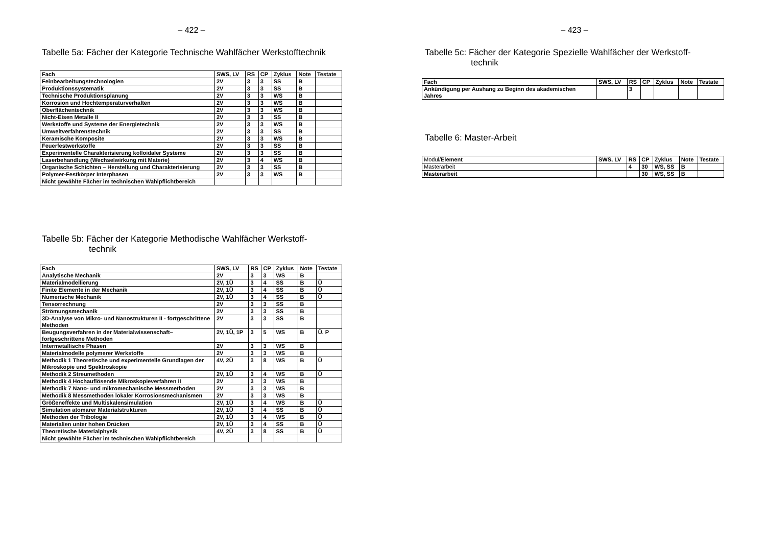– 422 –
Tabelle 5a: Fächer der Kategorie Technische Wahlfächer Werkstofftechnik
| Fach | SWS, LV | RS | CP | Zyklus | Note | Testate |
| --- | --- | --- | --- | --- | --- | --- |
| Feinbearbeitungstechnologien | 2V | 3 | 3 | SS | B | |
| Produktionssystematik | 2V | 3 | 3 | SS | B | |
| Technische Produktionsplanung | 2V | 3 | 3 | WS | B | |
| Korrosion und Hochtemperaturverhalten | 2V | 3 | 3 | WS | B | |
| Oberflächentechnik | 2V | 3 | 3 | WS | B | |
| Nicht-Eisen Metalle II | 2V | 3 | 3 | SS | B | |
| Werkstoffe und Systeme der Energietechnik | 2V | 3 | 3 | WS | B | |
| Umweltverfahrenstechnik | 2V | 3 | 3 | SS | B | |
| Keramische Komposite | 2V | 3 | 3 | WS | B | |
| Feuerfestwerkstoffe | 2V | 3 | 3 | SS | B | |
| Experimentelle Charakterisierung kolloidaler Systeme | 2V | 3 | 3 | SS | B | |
| Laserbehandlung (Wechselwirkung mit Materie) | 2V | 3 | 4 | WS | B | |
| Organische Schichten – Herstellung und Charakterisierung | 2V | 3 | 3 | SS | B | |
| Polymer-Festkörper Interphasen | 2V | 3 | 3 | WS | B | |
| Nicht gewählte Fächer im technischen Wahlpflichtbereich | | | | | | |
Tabelle 5b: Fächer der Kategorie Methodische Wahlfächer Werkstoff-
technik
| Fach | SWS, LV | RS | CP | Zyklus | Note | Testate |
| --- | --- | --- | --- | --- | --- | --- |
| Analytische Mechanik | 2V | 3 | 3 | WS | B | |
| Materialmodellierung | 2V, 1Ü | 3 | 4 | SS | B | Ü |
| Finite Elemente in der Mechanik | 2V, 1Ü | 3 | 4 | SS | B | Ü |
| Numerische Mechanik | 2V, 1Ü | 3 | 4 | SS | B | Ü |
| Tensorrechnung | 2V | 3 | 3 | SS | B | |
| Strömungsmechanik | 2V | 3 | 3 | SS | B | |
| 3D-Analyse von Mikro- und Nanostrukturen II - fortgeschrittene Methoden | 2V | 3 | 3 | SS | B | |
| Beugungsverfahren in der Materialwissenschaft– fortgeschrittene Methoden | 2V, 1Ü, 1P | 3 | 5 | WS | B | Ü. P |
| Intermetallische Phasen | 2V | 3 | 3 | WS | B | |
| Materialmodelle polymerer Werkstoffe | 2V | 3 | 3 | WS | B | |
| Methodik 1 Theoretische und experimentelle Grundlagen der Mikroskopie und Spektroskopie | 4V, 2Ü | 3 | 8 | WS | B | Ü |
| Methodik 2 Streumethoden | 2V, 1Ü | 3 | 4 | WS | B | Ü |
| Methodik 4 Hochauflösende Mikroskopieverfahren II | 2V | 3 | 3 | WS | B | |
| Methodik 7 Nano- und mikromechanische Messmethoden | 2V | 3 | 3 | WS | B | |
| Methodik 8 Messmethoden lokaler Korrosionsmechanismen | 2V | 3 | 3 | WS | B | |
| Größeneffekte und Multiskalensimulation | 2V, 1Ü | 3 | 4 | WS | B | Ü |
| Simulation atomarer Materialstrukturen | 2V, 1Ü | 3 | 4 | SS | B | Ü |
| Methoden der Tribologie | 2V, 1Ü | 3 | 4 | WS | B | Ü |
| Materialien unter hohen Drücken | 2V, 1Ü | 3 | 4 | SS | B | Ü |
| Theoretische Materialphysik | 4V, 2Ü | 3 | 8 | SS | B | Ü |
| Nicht gewählte Fächer im technischen Wahlpflichtbereich | | | | | | |
– 423 –
Tabelle 5c: Fächer der Kategorie Spezielle Wahlfächer der Werkstoff-
technik
| Fach | SWS, LV | RS | CP | Zyklus | Note | Testate |
| --- | --- | --- | --- | --- | --- | --- |
| Ankündigung per Aushang zu Beginn des akademischen Jahres | | 3 | | | | |
Tabelle 6: Master-Arbeit
| Modul/ Element | SWS, LV | RS | CP | Zyklus | Note | Testate |
| --- | --- | --- | --- | --- | --- | --- |
| Masterarbeit | | 4 | 30 | WS, SS | B | |
| Masterarbeit | | | 30 | WS, SS | B | |